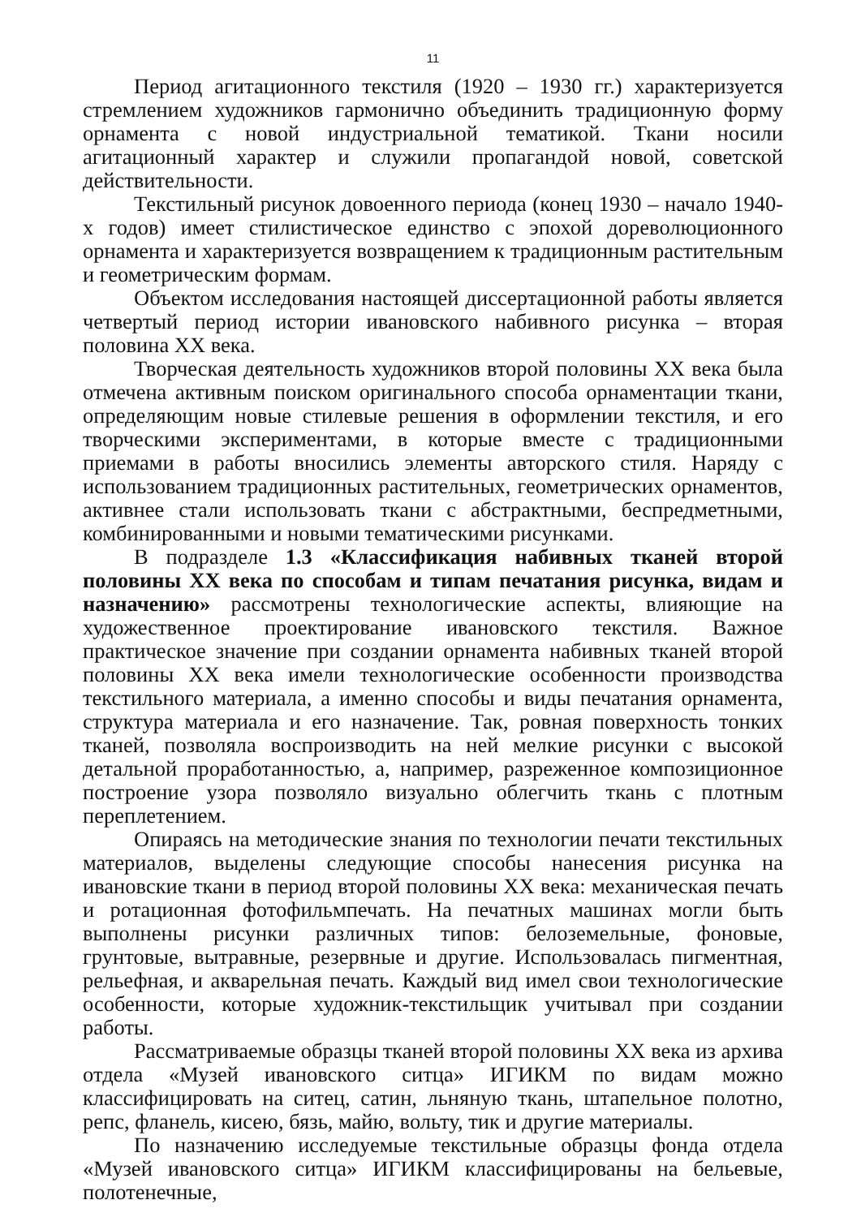11
Период агитационного текстиля (1920 – 1930 гг.) характеризуется стремлением художников гармонично объединить традиционную форму орнамента с новой индустриальной тематикой. Ткани носили агитационный характер и служили пропагандой новой, советской действительности.
Текстильный рисунок довоенного периода (конец 1930 – начало 1940-х годов) имеет стилистическое единство с эпохой дореволюционного орнамента и характеризуется возвращением к традиционным растительным и геометрическим формам.
Объектом исследования настоящей диссертационной работы является четвертый период истории ивановского набивного рисунка – вторая половина XX века.
Творческая деятельность художников второй половины XX века была отмечена активным поиском оригинального способа орнаментации ткани, определяющим новые стилевые решения в оформлении текстиля, и его творческими экспериментами, в которые вместе с традиционными приемами в работы вносились элементы авторского стиля. Наряду с использованием традиционных растительных, геометрических орнаментов, активнее стали использовать ткани с абстрактными, беспредметными, комбинированными и новыми тематическими рисунками.
В подразделе 1.3 «Классификация набивных тканей второй половины XX века по способам и типам печатания рисунка, видам и назначению» рассмотрены технологические аспекты, влияющие на художественное проектирование ивановского текстиля. Важное практическое значение при создании орнамента набивных тканей второй половины XX века имели технологические особенности производства текстильного материала, а именно способы и виды печатания орнамента, структура материала и его назначение. Так, ровная поверхность тонких тканей, позволяла воспроизводить на ней мелкие рисунки с высокой детальной проработанностью, а, например, разреженное композиционное построение узора позволяло визуально облегчить ткань с плотным переплетением.
Опираясь на методические знания по технологии печати текстильных материалов, выделены следующие способы нанесения рисунка на ивановские ткани в период второй половины XX века: механическая печать и ротационная фотофильмпечать. На печатных машинах могли быть выполнены рисунки различных типов: белоземельные, фоновые, грунтовые, вытравные, резервные и другие. Использовалась пигментная, рельефная, и акварельная печать. Каждый вид имел свои технологические особенности, которые художник-текстильщик учитывал при создании работы.
Рассматриваемые образцы тканей второй половины XX века из архива отдела «Музей ивановского ситца» ИГИКМ по видам можно классифицировать на ситец, сатин, льняную ткань, штапельное полотно, репс, фланель, кисею, бязь, майю, вольту, тик и другие материалы.
По назначению исследуемые текстильные образцы фонда отдела «Музей ивановского ситца» ИГИКМ классифицированы на бельевые, полотенечные,